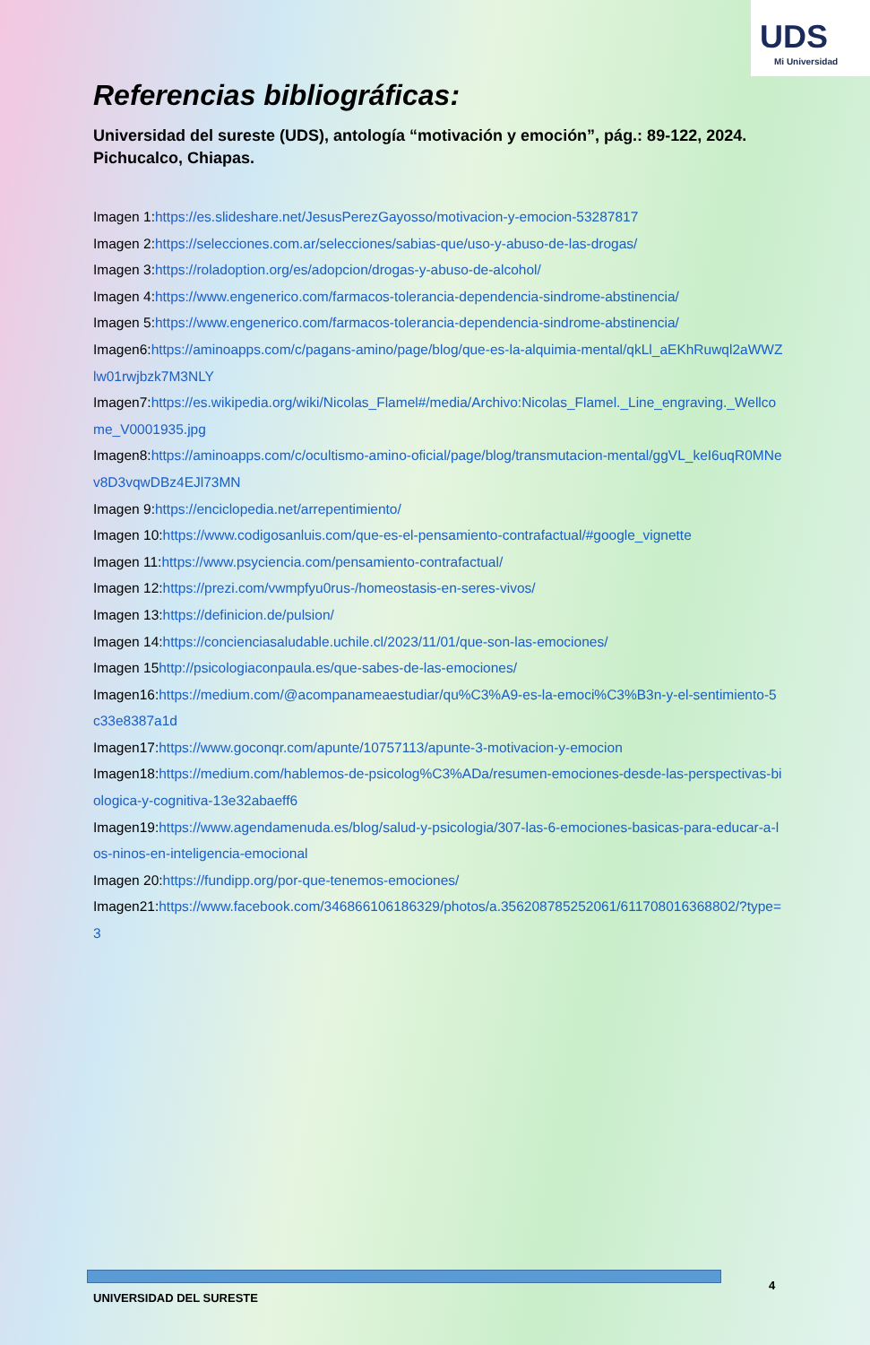UDS
Mi Universidad
Referencias bibliográficas:
Universidad del sureste (UDS), antología “motivación y emoción”, pág.: 89-122, 2024. Pichucalco, Chiapas.
Imagen 1:https://es.slideshare.net/JesusPerezGayosso/motivacion-y-emocion-53287817
Imagen 2:https://selecciones.com.ar/selecciones/sabias-que/uso-y-abuso-de-las-drogas/
Imagen 3:https://roladoption.org/es/adopcion/drogas-y-abuso-de-alcohol/
Imagen 4:https://www.engenerico.com/farmacos-tolerancia-dependencia-sindrome-abstinencia/
Imagen 5:https://www.engenerico.com/farmacos-tolerancia-dependencia-sindrome-abstinencia/
Imagen6:https://aminoapps.com/c/pagans-amino/page/blog/que-es-la-alquimia-mental/qkLl_aEKhRuwql2aWWZlw01rwjbzk7M3NLY
Imagen7:https://es.wikipedia.org/wiki/Nicolas_Flamel#/media/Archivo:Nicolas_Flamel._Line_engraving._Wellcome_V0001935.jpg
Imagen8:https://aminoapps.com/c/ocultismo-amino-oficial/page/blog/transmutacion-mental/ggVL_keI6uqR0MNev8D3vqwDBz4EJl73MN
Imagen 9:https://enciclopedia.net/arrepentimiento/
Imagen 10:https://www.codigosanluis.com/que-es-el-pensamiento-contrafactual/#google_vignette
Imagen 11:https://www.psyciencia.com/pensamiento-contrafactual/
Imagen 12:https://prezi.com/vwmpfyu0rus-/homeostasis-en-seres-vivos/
Imagen 13:https://definicion.de/pulsion/
Imagen 14:https://concienciasaludable.uchile.cl/2023/11/01/que-son-las-emociones/
Imagen 15http://psicologiaconpaula.es/que-sabes-de-las-emociones/
Imagen16:https://medium.com/@acompanameaestudiar/qu%C3%A9-es-la-emoci%C3%B3n-y-el-sentimiento-5c33e8387a1d
Imagen17:https://www.goconqr.com/apunte/10757113/apunte-3-motivacion-y-emocion
Imagen18:https://medium.com/hablemos-de-psicolog%C3%ADa/resumen-emociones-desde-las-perspectivas-biologica-y-cognitiva-13e32abaeff6
Imagen19:https://www.agendamenuda.es/blog/salud-y-psicologia/307-las-6-emociones-basicas-para-educar-a-los-ninos-en-inteligencia-emocional
Imagen 20:https://fundipp.org/por-que-tenemos-emociones/
Imagen21:https://www.facebook.com/346866106186329/photos/a.356208785252061/611708016368802/?type=3
4
UNIVERSIDAD DEL SURESTE